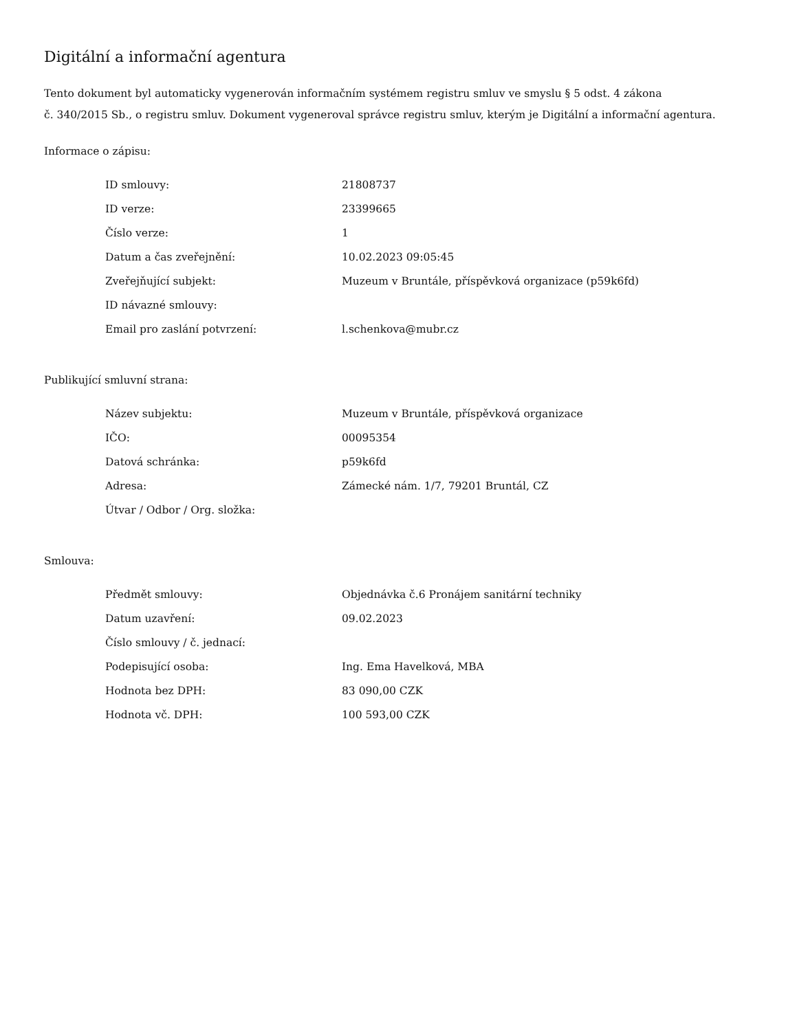Digitální a informační agentura
Tento dokument byl automaticky vygenerován informačním systémem registru smluv ve smyslu § 5 odst. 4 zákona
č. 340/2015 Sb., o registru smluv. Dokument vygeneroval správce registru smluv, kterým je Digitální a informační agentura.
Informace o zápisu:
| ID smlouvy: | 21808737 |
| ID verze: | 23399665 |
| Číslo verze: | 1 |
| Datum a čas zveřejnění: | 10.02.2023 09:05:45 |
| Zveřejňující subjekt: | Muzeum v Bruntále, příspěvková organizace (p59k6fd) |
| ID návazné smlouvy: | |
| Email pro zaslání potvrzení: | l.schenkova@mubr.cz |
Publikující smluvní strana:
| Název subjektu: | Muzeum v Bruntále, příspěvková organizace |
| IČO: | 00095354 |
| Datová schránka: | p59k6fd |
| Adresa: | Zámecké nám. 1/7, 79201 Bruntál, CZ |
| Útvar / Odbor / Org. složka: | |
Smlouva:
| Předmět smlouvy: | Objednávka č.6 Pronájem sanitární techniky |
| Datum uzavření: | 09.02.2023 |
| Číslo smlouvy / č. jednací: | |
| Podepisující osoba: | Ing. Ema Havelková, MBA |
| Hodnota bez DPH: | 83 090,00 CZK |
| Hodnota vč. DPH: | 100 593,00 CZK |